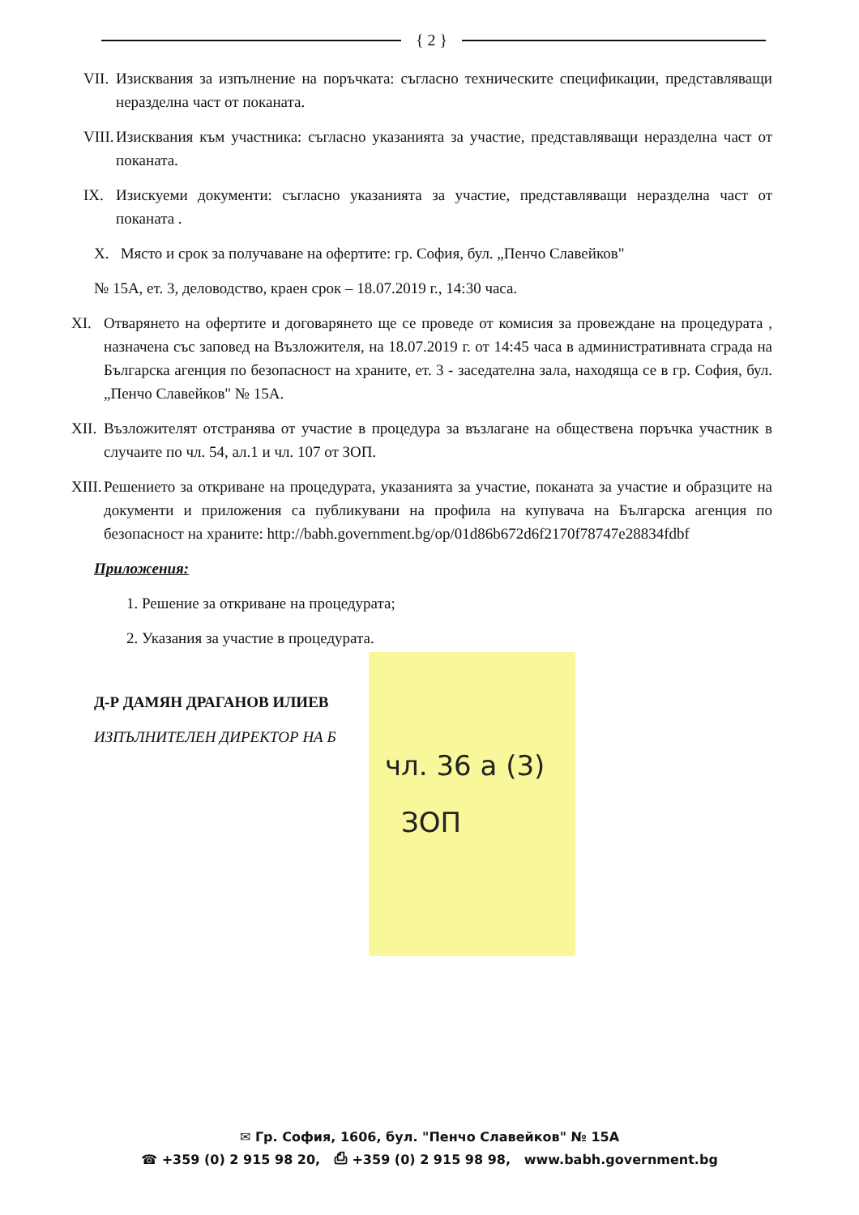{ 2 }
VII. Изисквания за изпълнение на поръчката: съгласно техническите спецификации, представляващи неразделна част от поканата.
VIII. Изисквания към участника: съгласно указанията за участие, представляващи неразделна част от поканата.
IX. Изискуеми документи: съгласно указанията за участие, представляващи неразделна част от поканата .
X. Място и срок за получаване на офертите: гр. София, бул. „Пенчо Славейков"
№ 15А, ет. 3, деловодство, краен срок – 18.07.2019 г., 14:30 часа.
XI. Отварянето на офертите и договарянето ще се проведе от комисия за провеждане на процедурата , назначена със заповед на Възложителя, на 18.07.2019 г. от 14:45 часа в административната сграда на Българска агенция по безопасност на храните, ет. 3 - заседателна зала, находяща се в гр. София, бул. „Пенчо Славейков" № 15А.
XII. Възложителят отстранява от участие в процедура за възлагане на обществена поръчка участник в случаите по чл. 54, ал.1 и чл. 107 от ЗОП.
XIII. Решението за откриване на процедурата, указанията за участие, поканата за участие и образците на документи и приложения са публикувани на профила на купувача на Българска агенция по безопасност на храните: http://babh.government.bg/op/01d86b672d6f2170f78747e28834fdbf
Приложения:
1. Решение за откриване на процедурата;
2. Указания за участие в процедурата.
Д-Р ДАМЯН ДРАГАНОВ ИЛИЕВ
ИЗПЪЛНИТЕЛЕН ДИРЕКТОР НА Б
чл. 36 а (3)
ЗОП
✉ Гр. София, 1606, бул. "Пенчо Славейков" № 15А
☎ +359 (0) 2 915 98 20, ⎙ +359 (0) 2 915 98 98, www.babh.government.bg